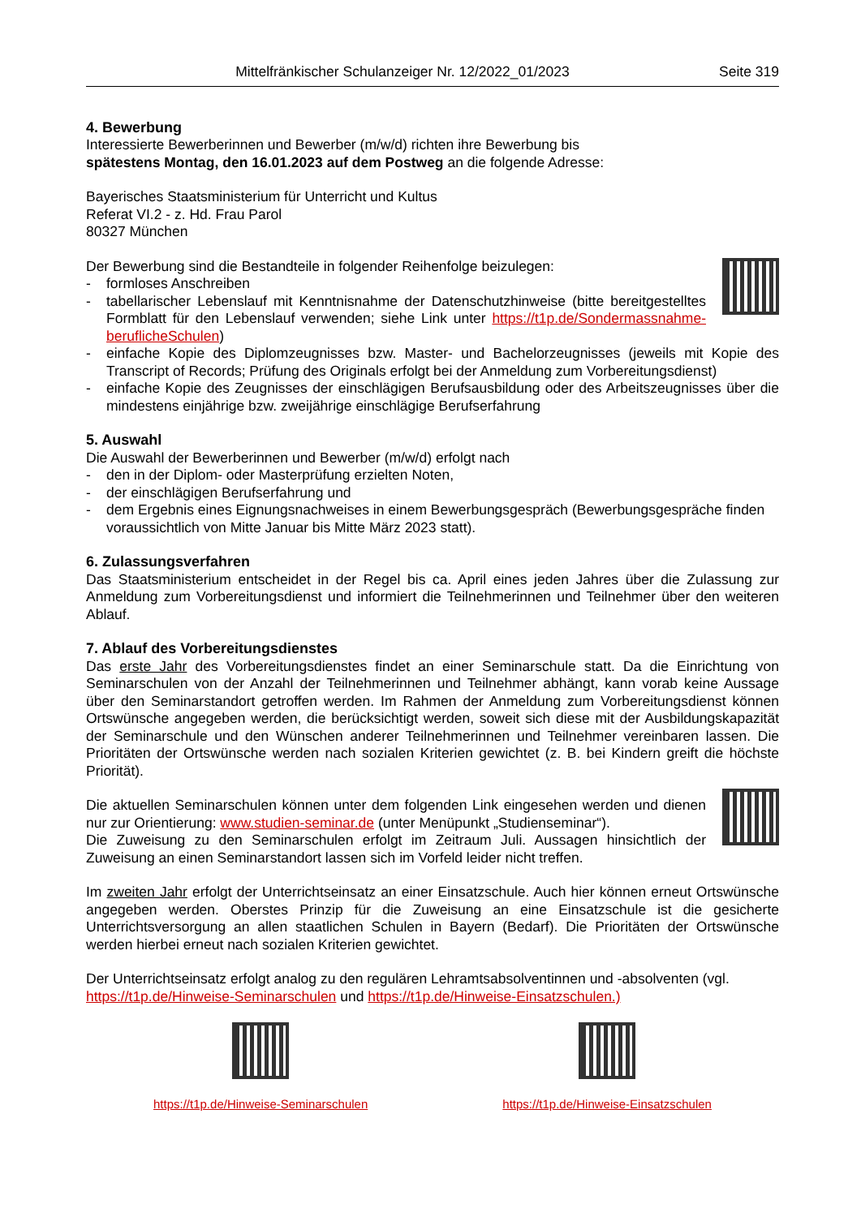Mittelfränkischer Schulanzeiger Nr. 12/2022_01/2023 Seite 319
4. Bewerbung
Interessierte Bewerberinnen und Bewerber (m/w/d) richten ihre Bewerbung bis
spätestens Montag, den 16.01.2023 auf dem Postweg an die folgende Adresse:
Bayerisches Staatsministerium für Unterricht und Kultus
Referat VI.2 - z. Hd. Frau Parol
80327 München
Der Bewerbung sind die Bestandteile in folgender Reihenfolge beizulegen:
- formloses Anschreiben
- tabellarischer Lebenslauf mit Kenntnisnahme der Datenschutzhinweise (bitte bereitgestelltes Formblatt für den Lebenslauf verwenden; siehe Link unter https://t1p.de/Sondermassnahme-beruflicheSchulen)
- einfache Kopie des Diplomzeugnisses bzw. Master- und Bachelorzeugnisses (jeweils mit Kopie des Transcript of Records; Prüfung des Originals erfolgt bei der Anmeldung zum Vorbereitungsdienst)
- einfache Kopie des Zeugnisses der einschlägigen Berufsausbildung oder des Arbeitszeugnisses über die mindestens einjährige bzw. zweijährige einschlägige Berufserfahrung
5. Auswahl
Die Auswahl der Bewerberinnen und Bewerber (m/w/d) erfolgt nach
- den in der Diplom- oder Masterprüfung erzielten Noten,
- der einschlägigen Berufserfahrung und
- dem Ergebnis eines Eignungsnachweises in einem Bewerbungsgespräch (Bewerbungsgespräche finden voraussichtlich von Mitte Januar bis Mitte März 2023 statt).
6. Zulassungsverfahren
Das Staatsministerium entscheidet in der Regel bis ca. April eines jeden Jahres über die Zulassung zur Anmeldung zum Vorbereitungsdienst und informiert die Teilnehmerinnen und Teilnehmer über den weiteren Ablauf.
7. Ablauf des Vorbereitungsdienstes
Das erste Jahr des Vorbereitungsdienstes findet an einer Seminarschule statt. Da die Einrichtung von Seminarschulen von der Anzahl der Teilnehmerinnen und Teilnehmer abhängt, kann vorab keine Aussage über den Seminarstandort getroffen werden. Im Rahmen der Anmeldung zum Vorbereitungsdienst können Ortswünsche angegeben werden, die berücksichtigt werden, soweit sich diese mit der Ausbildungskapazität der Seminarschule und den Wünschen anderer Teilnehmerinnen und Teilnehmer vereinbaren lassen. Die Prioritäten der Ortswünsche werden nach sozialen Kriterien gewichtet (z. B. bei Kindern greift die höchste Priorität).
Die aktuellen Seminarschulen können unter dem folgenden Link eingesehen werden und dienen nur zur Orientierung: www.studien-seminar.de (unter Menüpunkt „Studienseminar“).
Die Zuweisung zu den Seminarschulen erfolgt im Zeitraum Juli. Aussagen hinsichtlich der Zuweisung an einen Seminarstandort lassen sich im Vorfeld leider nicht treffen.
Im zweiten Jahr erfolgt der Unterrichtseinsatz an einer Einsatzschule. Auch hier können erneut Ortswünsche angegeben werden. Oberstes Prinzip für die Zuweisung an eine Einsatzschule ist die gesicherte Unterrichtsversorgung an allen staatlichen Schulen in Bayern (Bedarf). Die Prioritäten der Ortswünsche werden hierbei erneut nach sozialen Kriterien gewichtet.
Der Unterrichtseinsatz erfolgt analog zu den regulären Lehramtsabsolventinnen und -absolventen (vgl. https://t1p.de/Hinweise-Seminarschulen und https://t1p.de/Hinweise-Einsatzschulen.)
https://t1p.de/Hinweise-Seminarschulen
https://t1p.de/Hinweise-Einsatzschulen